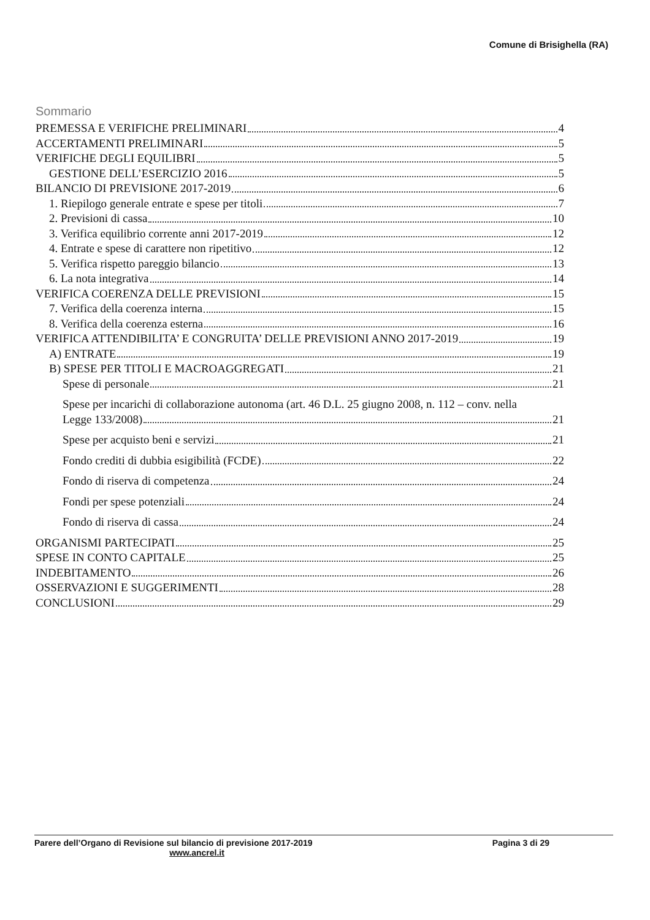Comune di Brisighella (RA)
Sommario
PREMESSA E VERIFICHE PRELIMINARI 4
ACCERTAMENTI PRELIMINARI 5
VERIFICHE DEGLI EQUILIBRI 5
GESTIONE DELL’ESERCIZIO 2016 5
BILANCIO DI PREVISIONE 2017-2019 6
1. Riepilogo generale entrate e spese per titoli 7
2. Previsioni di cassa 10
3. Verifica equilibrio corrente anni 2017-2019 12
4. Entrate e spese di carattere non ripetitivo 12
5. Verifica rispetto pareggio bilancio 13
6. La nota integrativa 14
VERIFICA COERENZA DELLE PREVISIONI 15
7. Verifica della coerenza interna 15
8. Verifica della coerenza esterna 16
VERIFICA ATTENDIBILITA’ E CONGRUITA’ DELLE PREVISIONI ANNO 2017-2019 19
A) ENTRATE 19
B) SPESE PER TITOLI E MACROAGGREGATI 21
Spese di personale 21
Spese per incarichi di collaborazione autonoma (art. 46 D.L. 25 giugno 2008, n. 112 – conv. nella
Legge 133/2008) 21
Spese per acquisto beni e servizi 21
Fondo crediti di dubbia esigibilità (FCDE) 22
Fondo di riserva di competenza 24
Fondi per spese potenziali 24
Fondo di riserva di cassa 24
ORGANISMI PARTECIPATI 25
SPESE IN CONTO CAPITALE 25
INDEBITAMENTO 26
OSSERVAZIONI E SUGGERIMENTI 28
CONCLUSIONI 29
Parere dell’Organo di Revisione sul bilancio di previsione 2017-2019 Pagina 3 di 29
www.ancrel.it